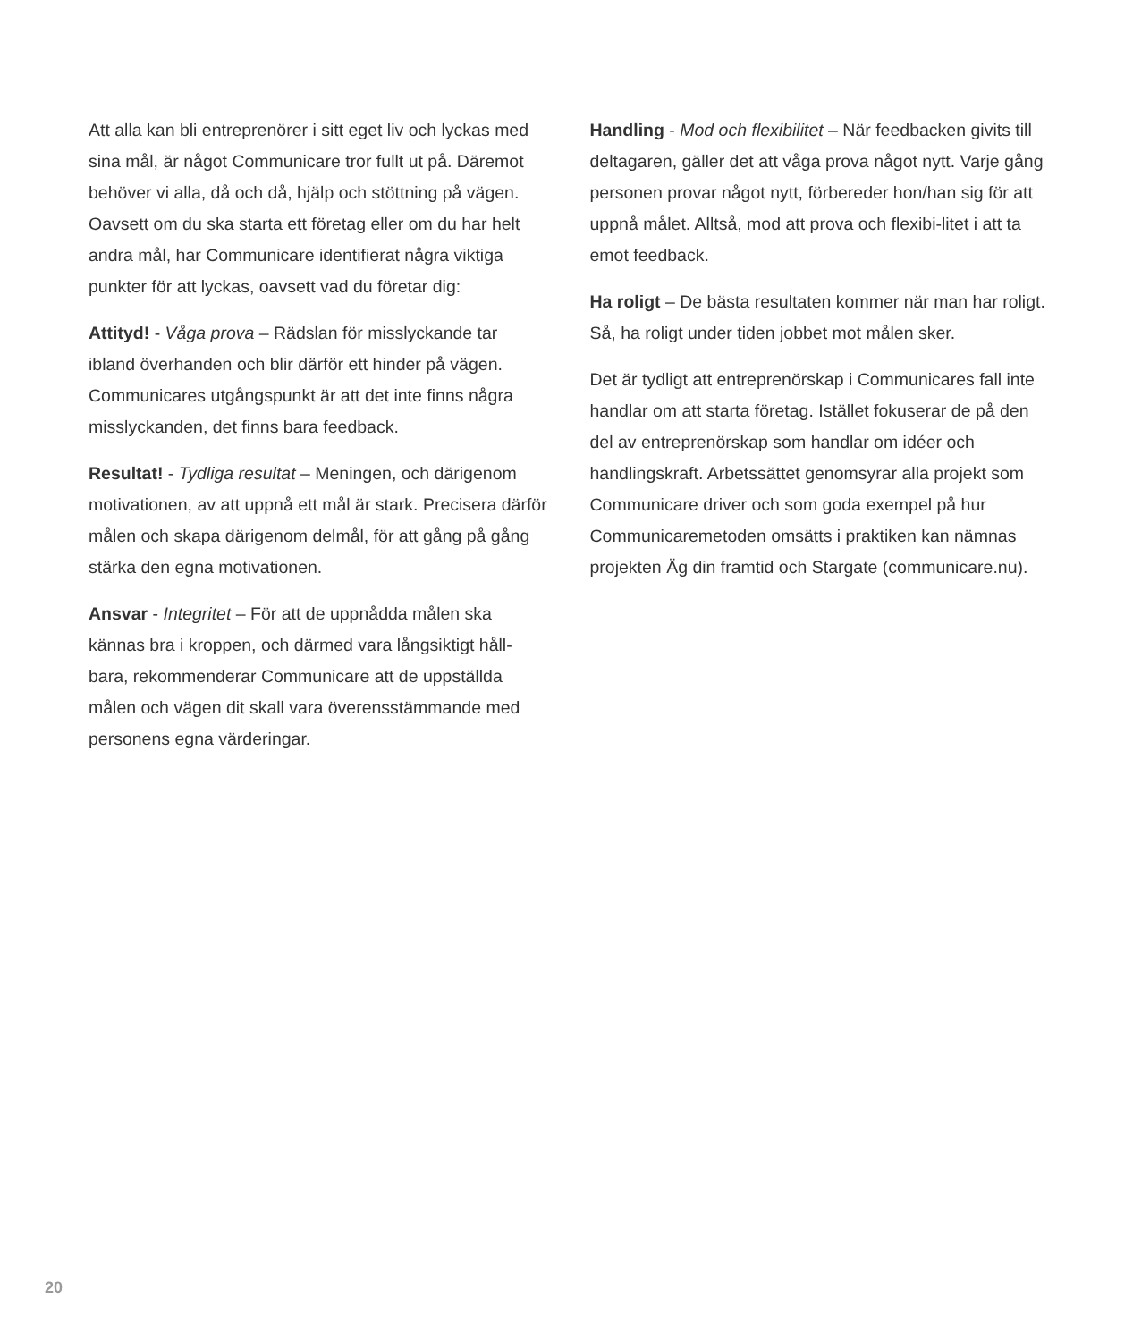Att alla kan bli entreprenörer i sitt eget liv och lyckas med sina mål, är något Communicare tror fullt ut på. Däremot behöver vi alla, då och då, hjälp och stöttning på vägen. Oavsett om du ska starta ett företag eller om du har helt andra mål, har Communicare identifierat några viktiga punkter för att lyckas, oavsett vad du företar dig:
Attityd! - Våga prova – Rädslan för misslyckande tar ibland överhanden och blir därför ett hinder på vägen. Communicares utgångspunkt är att det inte finns några misslyckanden, det finns bara feedback.
Resultat! - Tydliga resultat – Meningen, och därigenom motivationen, av att uppnå ett mål är stark. Precisera därför målen och skapa därigenom delmål, för att gång på gång stärka den egna motivationen.
Ansvar - Integritet – För att de uppnådda målen ska kännas bra i kroppen, och därmed vara långsiktigt håll-bara, rekommenderar Communicare att de uppställda målen och vägen dit skall vara överensstämmande med personens egna värderingar.
Handling - Mod och flexibilitet – När feedbacken givits till deltagaren, gäller det att våga prova något nytt. Varje gång personen provar något nytt, förbereder hon/han sig för att uppnå målet. Alltså, mod att prova och flexibi-litet i att ta emot feedback.
Ha roligt – De bästa resultaten kommer när man har roligt. Så, ha roligt under tiden jobbet mot målen sker.
Det är tydligt att entreprenörskap i Communicares fall inte handlar om att starta företag. Istället fokuserar de på den del av entreprenörskap som handlar om idéer och handlingskraft. Arbetssättet genomsyrar alla projekt som Communicare driver och som goda exempel på hur Communicaremetoden omsätts i praktiken kan nämnas projekten Äg din framtid och Stargate (communicare.nu).
20